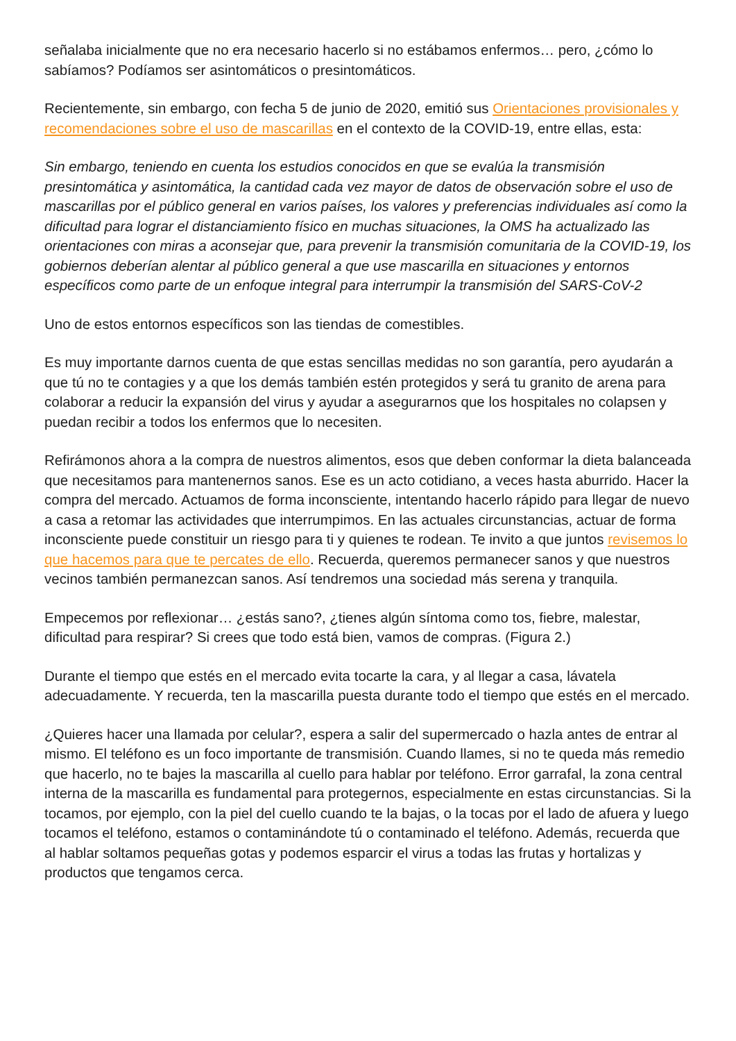señalaba inicialmente que no era necesario hacerlo si no estábamos enfermos… pero, ¿cómo lo sabíamos? Podíamos ser asintomáticos o presintomáticos.
Recientemente, sin embargo, con fecha 5 de junio de 2020, emitió sus Orientaciones provisionales y recomendaciones sobre el uso de mascarillas en el contexto de la COVID-19, entre ellas, esta:
Sin embargo, teniendo en cuenta los estudios conocidos en que se evalúa la transmisión presintomática y asintomática, la cantidad cada vez mayor de datos de observación sobre el uso de mascarillas por el público general en varios países, los valores y preferencias individuales así como la dificultad para lograr el distanciamiento físico en muchas situaciones, la OMS ha actualizado las orientaciones con miras a aconsejar que, para prevenir la transmisión comunitaria de la COVID-19, los gobiernos deberían alentar al público general a que use mascarilla en situaciones y entornos específicos como parte de un enfoque integral para interrumpir la transmisión del SARS-CoV-2
Uno de estos entornos específicos son las tiendas de comestibles.
Es muy importante darnos cuenta de que estas sencillas medidas no son garantía, pero ayudarán a que tú no te contagies y a que los demás también estén protegidos y será tu granito de arena para colaborar a reducir la expansión del virus y ayudar a asegurarnos que los hospitales no colapsen y puedan recibir a todos los enfermos que lo necesiten.
Refirámonos ahora a la compra de nuestros alimentos, esos que deben conformar la dieta balanceada que necesitamos para mantenernos sanos. Ese es un acto cotidiano, a veces hasta aburrido. Hacer la compra del mercado. Actuamos de forma inconsciente, intentando hacerlo rápido para llegar de nuevo a casa a retomar las actividades que interrumpimos. En las actuales circunstancias, actuar de forma inconsciente puede constituir un riesgo para ti y quienes te rodean. Te invito a que juntos revisemos lo que hacemos para que te percates de ello. Recuerda, queremos permanecer sanos y que nuestros vecinos también permanezcan sanos. Así tendremos una sociedad más serena y tranquila.
Empecemos por reflexionar… ¿estás sano?, ¿tienes algún síntoma como tos, fiebre, malestar, dificultad para respirar? Si crees que todo está bien, vamos de compras. (Figura 2.)
Durante el tiempo que estés en el mercado evita tocarte la cara, y al llegar a casa, lávatela adecuadamente. Y recuerda, ten la mascarilla puesta durante todo el tiempo que estés en el mercado.
¿Quieres hacer una llamada por celular?, espera a salir del supermercado o hazla antes de entrar al mismo. El teléfono es un foco importante de transmisión. Cuando llames, si no te queda más remedio que hacerlo, no te bajes la mascarilla al cuello para hablar por teléfono. Error garrafal, la zona central interna de la mascarilla es fundamental para protegernos, especialmente en estas circunstancias. Si la tocamos, por ejemplo, con la piel del cuello cuando te la bajas, o la tocas por el lado de afuera y luego tocamos el teléfono, estamos o contaminándote tú o contaminado el teléfono. Además, recuerda que al hablar soltamos pequeñas gotas y podemos esparcir el virus a todas las frutas y hortalizas y productos que tengamos cerca.